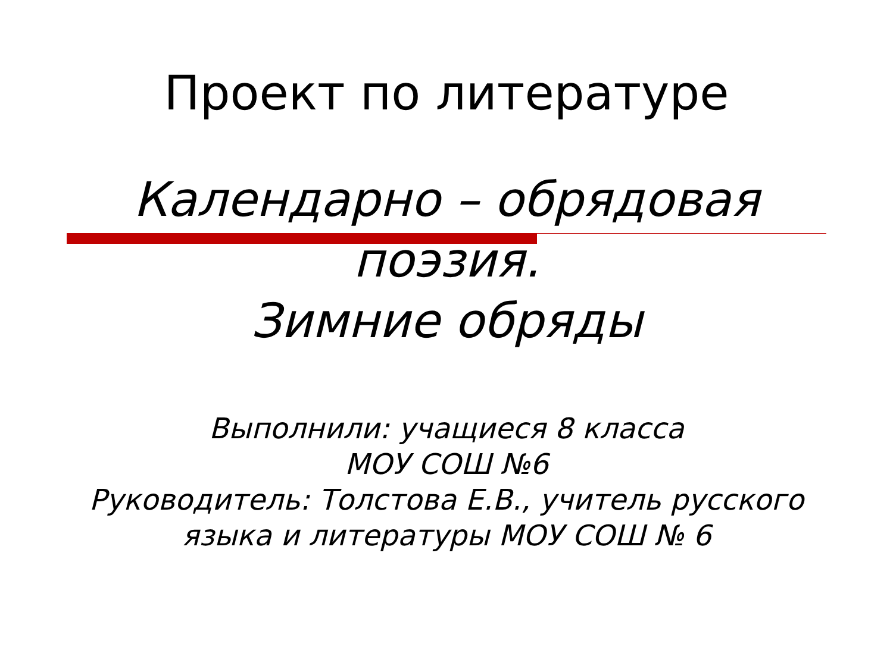Проект по литературе
Календарно – обрядовая
поэзия.
Зимние обряды
Выполнили: учащиеся 8 класса
МОУ СОШ №6
Руководитель: Толстова Е.В., учитель русского
языка и литературы МОУ СОШ № 6